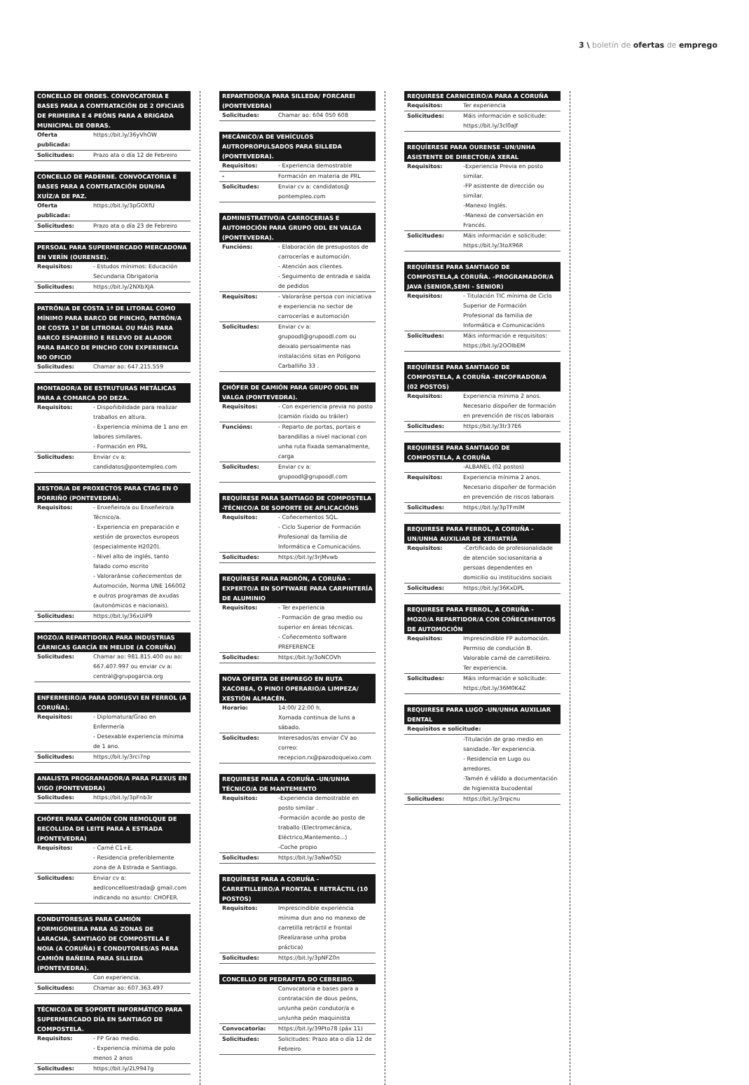3 \ boletín de ofertas de emprego
CONCELLO DE ORDES. CONVOCATORIA E BASES PARA A CONTRATACIÓN DE 2 OFICIAIS DE PRIMEIRA E 4 PEÓNS PARA A BRIGADA MUNICIPAL DE OBRAS.
| Oferta publicada: | https://bit.ly/36yVhOW |
| Solicitudes: | Prazo ata o día 12 de Febreiro |
CONCELLO DE PADERNE. CONVOCATORIA E BASES PARA A CONTRATACIÓN DUN/HA XUÍZ/A DE PAZ.
| Oferta publicada: | https://bit.ly/3pGOXfU |
| Solicitudes: | Prazo ata o día 23 de Febreiro |
PERSOAL PARA SUPERMERCADO MERCADONA EN VERÍN (OURENSE).
| Requisitos: | - Estudos mínimos: Educación Secundaria Obrigatoria |
| Solicitudes: | https://bit.ly/2NXbXJA |
PATRÓN/A DE COSTA 1ª DE LITORAL COMO MÍNIMO PARA BARCO DE PINCHO, PATRÓN/A DE COSTA 1ª DE LITRORAL OU MÁIS PARA BARCO ESPADEIRO E RELEVO DE ALADOR PARA BARCO DE PINCHO CON EXPERIENCIA NO OFICIO
| Solicitudes: | Chamar ao: 647.215.559 |
MONTADOR/A DE ESTRUTURAS METÁLICAS PARA A COMARCA DO DEZA.
| Requisitos: | - Dispoñibilidade para realizar traballos en altura. - Experiencia mínima de 1 ano en labores similares. - Formación en PRL |
| Solicitudes: | Enviar cv a: candidatos@pontempleo.com |
XESTOR/A DE PROXECTOS PARA CTAG EN O PORRIÑO (PONTEVEDRA).
| Requisitos: | - Enxeñeiro/a ou Enxeñeiro/a Técnico/a. - Experiencia en preparación e xestión de proxectos europeos (especialmente H2020). - Nivel alto de inglés, tanto falado como escrito - Valoraránse coñecementos de Automoción, Norma UNE 166002 e outros programas de axudas (autonómicos e nacionais). |
| Solicitudes: | https://bit.ly/36xUiP9 |
MOZO/A REPARTIDOR/A PARA INDUSTRIAS CÁRNICAS GARCÍA EN MELIDE (A CORUÑA)
| Solicitudes: | Chamar ao: 981.815.400 ou ao: 667.407.997 ou enviar cv a: central@grupogarcia.org |
ENFERMEIRO/A PARA DOMUSVI EN FERROL (A CORUÑA).
| Requisitos: | - Diplomatura/Grao en Enfermería - Desexable experiencia mínima de 1 ano. |
| Solicitudes: | https://bit.ly/3rci7np |
ANALISTA PROGRAMADOR/A PARA PLEXUS EN VIGO (PONTEVEDRA)
| Solicitudes: | https://bit.ly/3pFnb3r |
CHÓFER PARA CAMIÓN CON REMOLQUE DE RECOLLIDA DE LEITE PARA A ESTRADA (PONTEVEDRA)
| Requisitos: | - Carné C1+E. - Residencia preferiblemente zona de A Estrada e Santiago. |
| Solicitudes: | Enviar cv a: aedlconcelloestrada@ gmail.com indicando no asunto: CHOFER. |
CONDUTORES/AS PARA CAMIÓN FORMIGONEIRA PARA AS ZONAS DE LARACHA, SANTIAGO DE COMPOSTELA E NOIA (A CORUÑA) E CONDUTORES/AS PARA CAMIÓN BAÑEIRA PARA SILLEDA (PONTEVEDRA).
| | Con experiencia. |
| Solicitudes: | Chamar ao: 607.363.497 |
TÉCNICO/A DE SOPORTE INFORMÁTICO PARA SUPERMERCADO DÍA EN SANTIAGO DE COMPOSTELA.
| Requisitos: | - FP Grao medio. - Experiencia mínima de polo menos 2 anos |
| Solicitudes: | https://bit.ly/2L9947g |
REPARTIDOR/A PARA SILLEDA/ FORCAREI (PONTEVEDRA)
| Solicitudes: | Chamar ao: 604 050 608 |
MECÁNICO/A DE VEHÍCULOS AUTROPROPULSADOS PARA SILLEDA (PONTEVEDRA).
| Requisitos: | - Experiencia demostrable |
| - | Formación en materia de PRL |
| Solicitudes: | Enviar cv a: candidatos@ pontempleo.com |
ADMINISTRATIVO/A CARROCERIAS E AUTOMOCIÓN PARA GRUPO ODL EN VALGA (PONTEVEDRA).
| Funcións: | - Elaboración de presupostos de carrocerías e automoción. - Atención aos clientes. - Seguimento de entrada e saída de pedidos |
| Requisitos: | - Valoraráse persoa con iniciativa e experiencia no sector de carrocerías e automoción |
| Solicitudes: | Enviar cv a: grupoodl@grupoodl.com ou deixalo persoalmente nas instalacións sitas en Polígono Carballiño 33 . |
CHÓFER DE CAMIÓN PARA GRUPO ODL EN VALGA (PONTEVEDRA).
| Requisitos: | - Con experiencia previa no posto (camión ríxido ou tráiler) |
| Funcións: | - Reparto de portas, portais e barandillas a nivel nacional con unha ruta fixada semanalmente, carga |
| Solicitudes: | Enviar cv a: grupoodl@grupoodl.com |
REQUÍRESE PARA SANTIAGO DE COMPOSTELA -TÉCNICO/A DE SOPORTE DE APLICACIÓNS
| Requisitos: | - Coñecementos SQL. - Ciclo Superior de Formación Profesional da familia de Informática e Comunicacións. |
| Solicitudes: | https://bit.ly/3rjMvwb |
REQUÍRESE PARA PADRÓN, A CORUÑA -EXPERTO/A EN SOFTWARE PARA CARPINTERÍA DE ALUMINIO
| Requisitos: | - Ter experiencia - Formación de grao medio ou superior en áreas técnicas. - Coñecemento software PREFERENCE |
| Solicitudes: | https://bit.ly/3oNCOVh |
NOVA OFERTA DE EMPREGO EN RUTA XACOBEA, O PINO! OPERARIO/A LIMPEZA/ XESTIÓN ALMACÉN.
| Horario: | 14:00/ 22:00 h. Xornada continua de luns a sábado. |
| Solicitudes: | Interesados/as enviar CV ao correo: recepcion.rx@pazodoqueixo.com |
REQUIRESE PARA A CORUÑA -UN/UNHA TÉCNICO/A DE MANTEMENTO
| Requisitos: | -Experiencia demostrable en posto similar . -Formación acorde ao posto de traballo (Electromecánica, Eléctrico,Mantemento...) -Coche propio |
| Solicitudes: | https://bit.ly/3aNw0SD |
REQUÍRESE PARA A CORUÑA -CARRETILLEIRO/A FRONTAL E RETRÁCTIL (10 POSTOS)
| Requisitos: | Imprescindible experiencia mínima dun ano no manexo de carretilla retráctil e frontal (Realizarase unha proba práctica) |
| Solicitudes: | https://bit.ly/3pNFZ0n |
CONCELLO DE PEDRAFITA DO CEBREIRO.
| | Convocatoria e bases para a contratación de dous peóns, un/unha peón condutor/a e un/unha peón maquinista |
| Convocatoria: | https://bit.ly/39Pto78 (páx 11) |
| Solicitudes: | Solicitudes: Prazo ata o día 12 de Febreiro |
REQUIRESE CARNICEIRO/A PARA A CORUÑA
| Requisitos: | Ter experiencia |
| Solicitudes: | Máis información e solicitude: https://bit.ly/3cl0aJf |
REQUÍERESE PARA OURENSE -UN/UNHA ASISTENTE DE DIRECTOR/A XERAL
| Requisitos: | -Experiencia Previa en posto similar. -FP asistente de dirección ou similar. -Manexo Inglés. -Manexo de conversación en Francés. |
| Solicitudes: | Máis información e solicitude: https://bit.ly/3toX96R |
REQUÍRESE PARA SANTIAGO DE COMPOSTELA,A CORUÑA. -PROGRAMADOR/A JAVA (SENIOR,SEMI - SENIOR)
| Requisitos: | - Titulación TIC mínima de Ciclo Superior de Formación Profesional da familia de Informática e Comunicacións |
| Solicitudes: | Máis información e requisitos: https://bit.ly/2OOIbEM |
REQUÍRESE PARA SANTIAGO DE COMPOSTELA, A CORUÑA -ENCOFRADOR/A (02 POSTOS)
| Requisitos: | Experiencia mínima 2 anos. Necesario dispoñer de formación en prevención de riscos laborais |
| Solicitudes: | https://bit.ly/3tr37E6 |
REQUIRESE PARA SANTIAGO DE COMPOSTELA, A CORUÑA
| | -ALBANEL (02 postos) |
| Requisitos: | Experiencia mínima 2 anos. Necesario dispoñer de formación en prevención de riscos laborais |
| Solicitudes: | https://bit.ly/3pTFmIM |
REQUIRESE PARA FERROL, A CORUÑA -UN/UNHA AUXILIAR DE XERIATRÍA
| Requisitos: | -Certificado de profesionalidade de atención sociosanitaria a persoas dependentes en domicilio ou institucións sociais |
| Solicitudes: | https://bit.ly/36KxDPL |
REQUIRESE PARA FERROL, A CORUÑA -MOZO/A REPARTIDOR/A CON COÑECEMENTOS DE AUTOMOCIÓN
| Requisitos: | Imprescindible FP automoción. Permiso de condución B. Valorable carné de carretilleiro. Ter experiencia. |
| Solicitudes: | Máis información e solicitude: https://bit.ly/36M0K4Z |
REQUIRESE PARA LUGO -UN/UNHA AUXILIAR DENTAL
| Requisitos e solicitude: | |
| | -Titulación de grao medio en sanidade.-Ter experiencia. - Residencia en Lugo ou arredores. -Tamén é válido a documentación de higienista bucodental |
| Solicitudes: | https://bit.ly/3rqicnu |